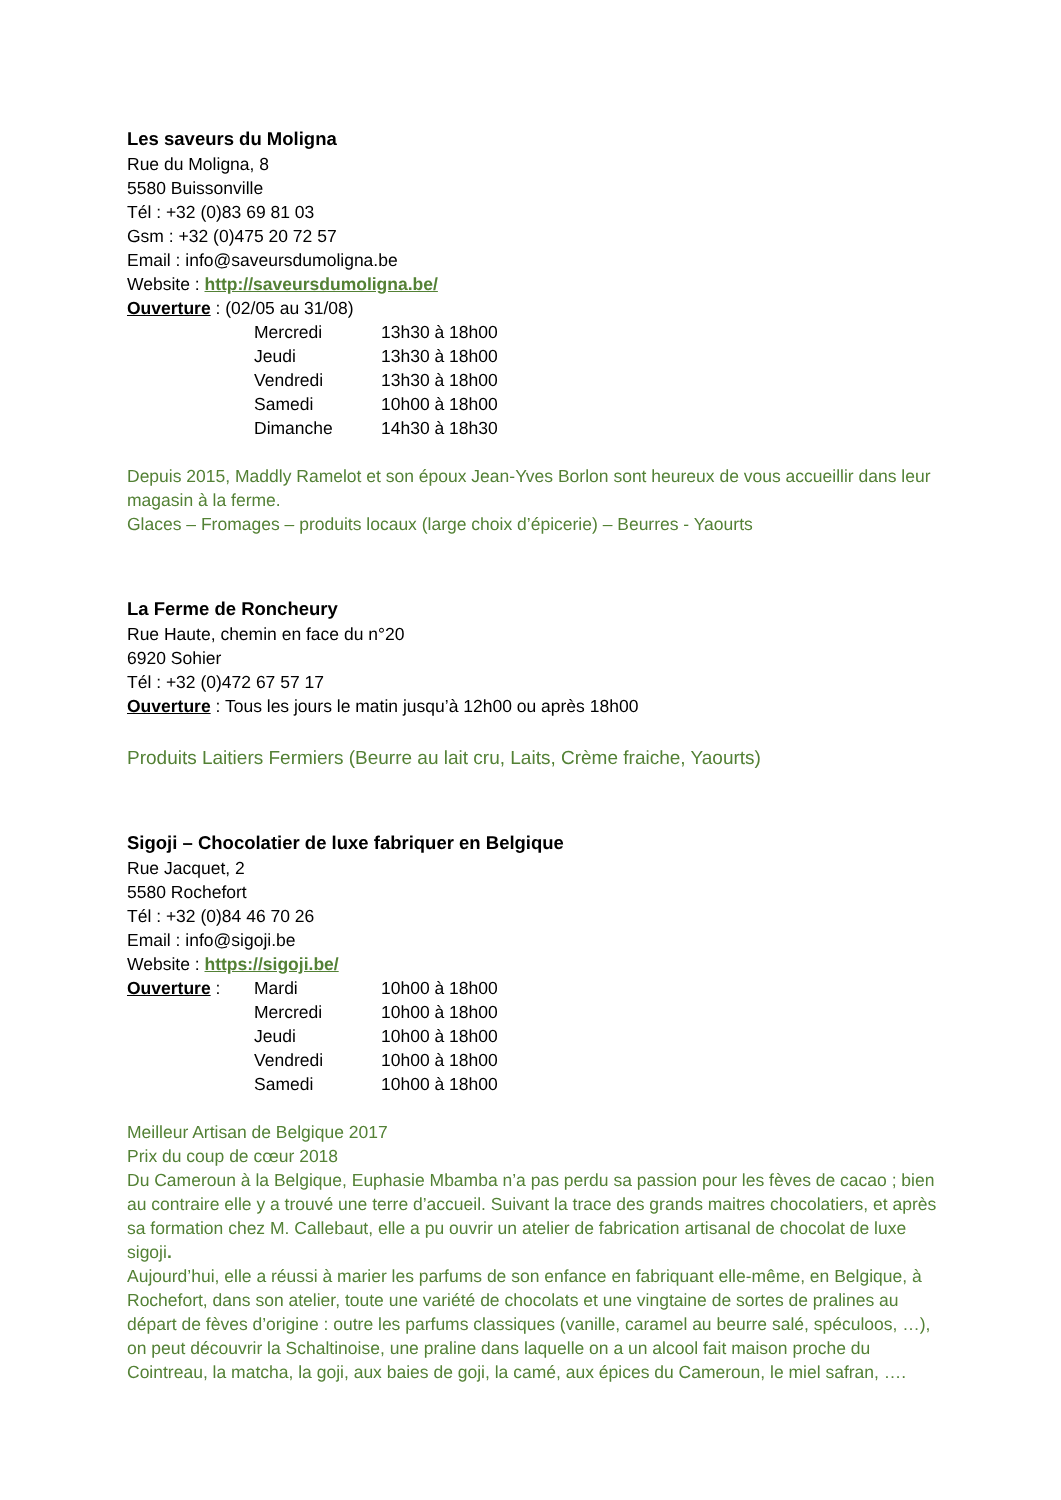Les saveurs du Moligna
Rue du Moligna, 8
5580 Buissonville
Tél : +32 (0)83 69 81 03
Gsm : +32 (0)475 20 72 57
Email : info@saveursdumoligna.be
Website : http://saveursdumoligna.be/
Ouverture : (02/05 au 31/08)
| Mercredi | 13h30 à 18h00 |
| Jeudi | 13h30 à 18h00 |
| Vendredi | 13h30 à 18h00 |
| Samedi | 10h00 à 18h00 |
| Dimanche | 14h30 à 18h30 |
Depuis 2015, Maddly Ramelot et son époux Jean-Yves Borlon sont heureux de vous accueillir dans leur magasin à la ferme.
Glaces – Fromages – produits locaux (large choix d’épicerie) – Beurres - Yaourts
La Ferme de Roncheury
Rue Haute, chemin en face du n°20
6920 Sohier
Tél : +32 (0)472 67 57 17
Ouverture : Tous les jours le matin jusqu’à 12h00 ou après 18h00
Produits Laitiers Fermiers (Beurre au lait cru, Laits, Crème fraiche, Yaourts)
Sigoji – Chocolatier de luxe fabriquer en Belgique
Rue Jacquet, 2
5580 Rochefort
Tél : +32 (0)84 46 70 26
Email : info@sigoji.be
Website : https://sigoji.be/
| Ouverture : | Mardi | 10h00 à 18h00 |
| | Mercredi | 10h00 à 18h00 |
| | Jeudi | 10h00 à 18h00 |
| | Vendredi | 10h00 à 18h00 |
| | Samedi | 10h00 à 18h00 |
Meilleur Artisan de Belgique 2017
Prix du coup de cœur 2018
Du Cameroun à la Belgique, Euphasie Mbamba n’a pas perdu sa passion pour les fèves de cacao ; bien au contraire elle y a trouvé une terre d’accueil. Suivant la trace des grands maitres chocolatiers, et après sa formation chez M. Callebaut, elle a pu ouvrir un atelier de fabrication artisanal de chocolat de luxe sigoji.
Aujourd’hui, elle a réussi à marier les parfums de son enfance en fabriquant elle-même, en Belgique, à Rochefort, dans son atelier, toute une variété de chocolats et une vingtaine de sortes de pralines au départ de fèves d’origine : outre les parfums classiques (vanille, caramel au beurre salé, spéculoos, …), on peut découvrir la Schaltinoise, une praline dans laquelle on a un alcool fait maison proche du Cointreau, la matcha, la goji, aux baies de goji, la camé, aux épices du Cameroun, le miel safran, ….